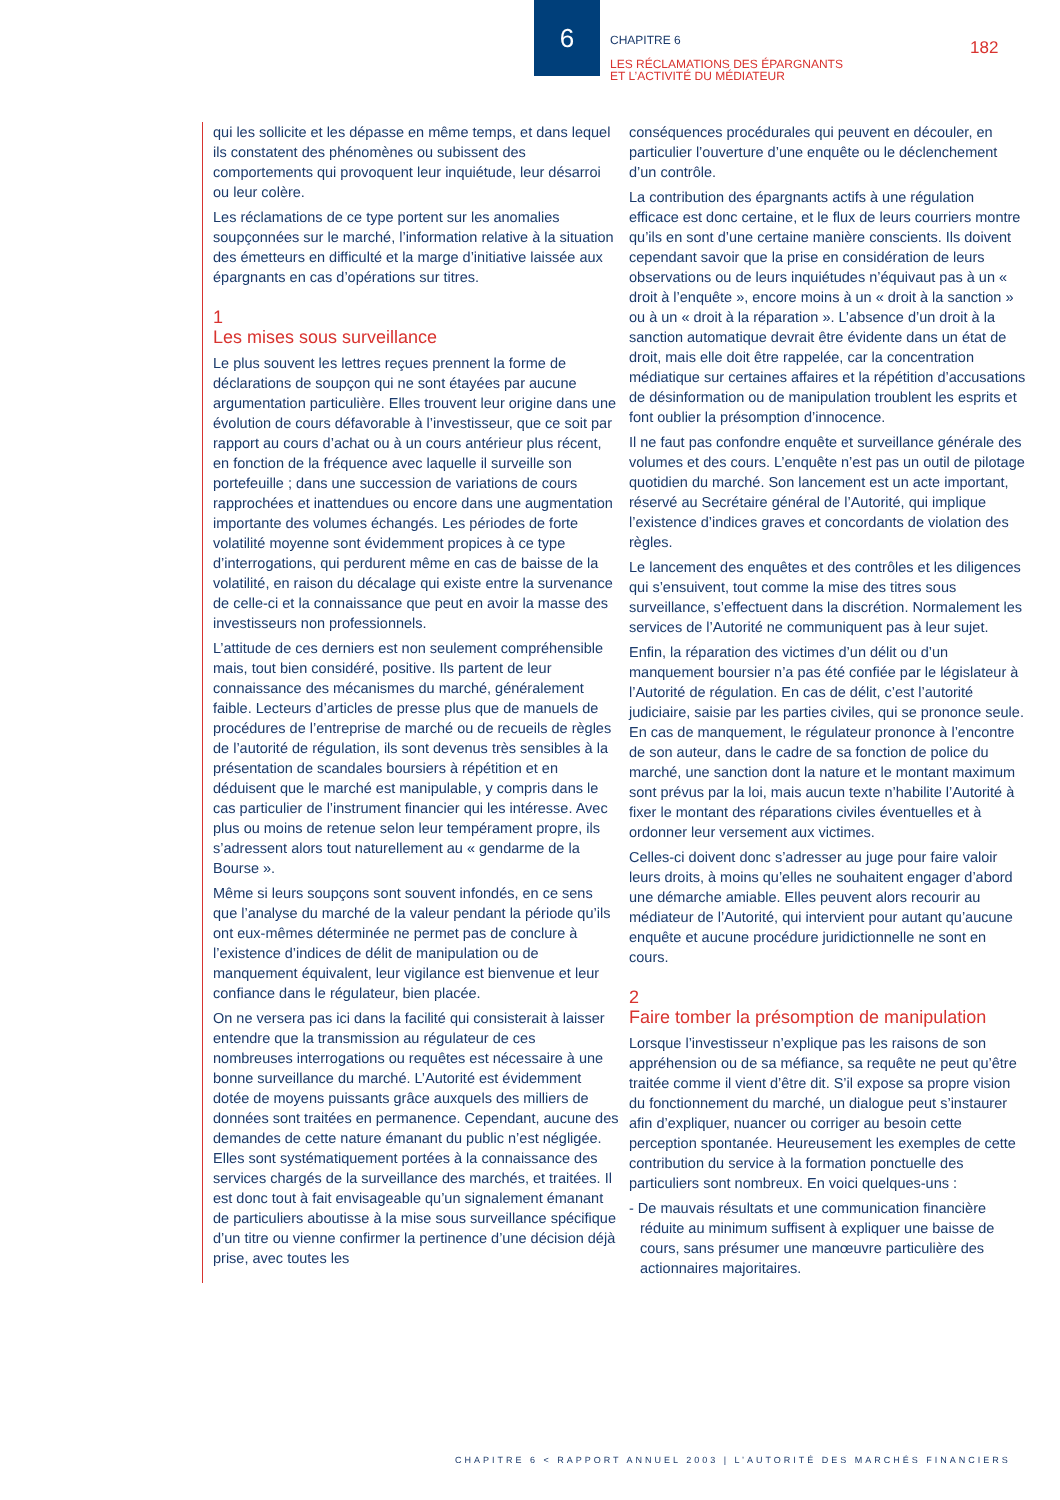6
CHAPITRE 6
LES RÉCLAMATIONS DES ÉPARGNANTS
ET L’ACTIVITÉ DU MÉDIATEUR
182
qui les sollicite et les dépasse en même temps, et dans lequel ils constatent des phénomènes ou subissent des comportements qui provoquent leur inquiétude, leur désarroi ou leur colère.
Les réclamations de ce type portent sur les anomalies soupçonnées sur le marché, l’information relative à la situation des émetteurs en difficulté et la marge d’initiative laissée aux épargnants en cas d’opérations sur titres.
1
Les mises sous surveillance
Le plus souvent les lettres reçues prennent la forme de déclarations de soupçon qui ne sont étayées par aucune argumentation particulière. Elles trouvent leur origine dans une évolution de cours défavorable à l’investisseur, que ce soit par rapport au cours d’achat ou à un cours antérieur plus récent, en fonction de la fréquence avec laquelle il surveille son portefeuille ; dans une succession de variations de cours rapprochées et inattendues ou encore dans une augmentation importante des volumes échangés. Les périodes de forte volatilité moyenne sont évidemment propices à ce type d’interrogations, qui perdurent même en cas de baisse de la volatilité, en raison du décalage qui existe entre la survenance de celle-ci et la connaissance que peut en avoir la masse des investisseurs non professionnels.
L’attitude de ces derniers est non seulement compréhensible mais, tout bien considéré, positive. Ils partent de leur connaissance des mécanismes du marché, généralement faible. Lecteurs d’articles de presse plus que de manuels de procédures de l’entreprise de marché ou de recueils de règles de l’autorité de régulation, ils sont devenus très sensibles à la présentation de scandales boursiers à répétition et en déduisent que le marché est manipulable, y compris dans le cas particulier de l’instrument financier qui les intéresse. Avec plus ou moins de retenue selon leur tempérament propre, ils s’adressent alors tout naturellement au « gendarme de la Bourse ».
Même si leurs soupçons sont souvent infondés, en ce sens que l’analyse du marché de la valeur pendant la période qu’ils ont eux-mêmes déterminée ne permet pas de conclure à l’existence d’indices de délit de manipulation ou de manquement équivalent, leur vigilance est bienvenue et leur confiance dans le régulateur, bien placée.
On ne versera pas ici dans la facilité qui consisterait à laisser entendre que la transmission au régulateur de ces nombreuses interrogations ou requêtes est nécessaire à une bonne surveillance du marché. L’Autorité est évidemment dotée de moyens puissants grâce auxquels des milliers de données sont traitées en permanence. Cependant, aucune des demandes de cette nature émanant du public n’est négligée. Elles sont systématiquement portées à la connaissance des services chargés de la surveillance des marchés, et traitées. Il est donc tout à fait envisageable qu’un signalement émanant de particuliers aboutisse à la mise sous surveillance spécifique d’un titre ou vienne confirmer la pertinence d’une décision déjà prise, avec toutes les
conséquences procédurales qui peuvent en découler, en particulier l’ouverture d’une enquête ou le déclenchement d’un contrôle.
La contribution des épargnants actifs à une régulation efficace est donc certaine, et le flux de leurs courriers montre qu’ils en sont d’une certaine manière conscients. Ils doivent cependant savoir que la prise en considération de leurs observations ou de leurs inquiétudes n’équivaut pas à un « droit à l’enquête », encore moins à un « droit à la sanction » ou à un « droit à la réparation ». L’absence d’un droit à la sanction automatique devrait être évidente dans un état de droit, mais elle doit être rappelée, car la concentration médiatique sur certaines affaires et la répétition d’accusations de désinformation ou de manipulation troublent les esprits et font oublier la présomption d’innocence.
Il ne faut pas confondre enquête et surveillance générale des volumes et des cours. L’enquête n’est pas un outil de pilotage quotidien du marché. Son lancement est un acte important, réservé au Secrétaire général de l’Autorité, qui implique l’existence d’indices graves et concordants de violation des règles.
Le lancement des enquêtes et des contrôles et les diligences qui s’ensuivent, tout comme la mise des titres sous surveillance, s’effectuent dans la discrétion. Normalement les services de l’Autorité ne communiquent pas à leur sujet.
Enfin, la réparation des victimes d’un délit ou d’un manquement boursier n’a pas été confiée par le législateur à l’Autorité de régulation. En cas de délit, c’est l’autorité judiciaire, saisie par les parties civiles, qui se prononce seule. En cas de manquement, le régulateur prononce à l’encontre de son auteur, dans le cadre de sa fonction de police du marché, une sanction dont la nature et le montant maximum sont prévus par la loi, mais aucun texte n’habilite l’Autorité à fixer le montant des réparations civiles éventuelles et à ordonner leur versement aux victimes.
Celles-ci doivent donc s’adresser au juge pour faire valoir leurs droits, à moins qu’elles ne souhaitent engager d’abord une démarche amiable. Elles peuvent alors recourir au médiateur de l’Autorité, qui intervient pour autant qu’aucune enquête et aucune procédure juridictionnelle ne sont en cours.
2
Faire tomber la présomption de manipulation
Lorsque l’investisseur n’explique pas les raisons de son appréhension ou de sa méfiance, sa requête ne peut qu’être traitée comme il vient d’être dit. S’il expose sa propre vision du fonctionnement du marché, un dialogue peut s’instaurer afin d’expliquer, nuancer ou corriger au besoin cette perception spontanée. Heureusement les exemples de cette contribution du service à la formation ponctuelle des particuliers sont nombreux. En voici quelques-uns :
- De mauvais résultats et une communication financière réduite au minimum suffisent à expliquer une baisse de cours, sans présumer une manœuvre particulière des actionnaires majoritaires.
CHAPITRE 6 < RAPPORT ANNUEL 2003 | L’AUTORITÉ DES MARCHÉS FINANCIERS